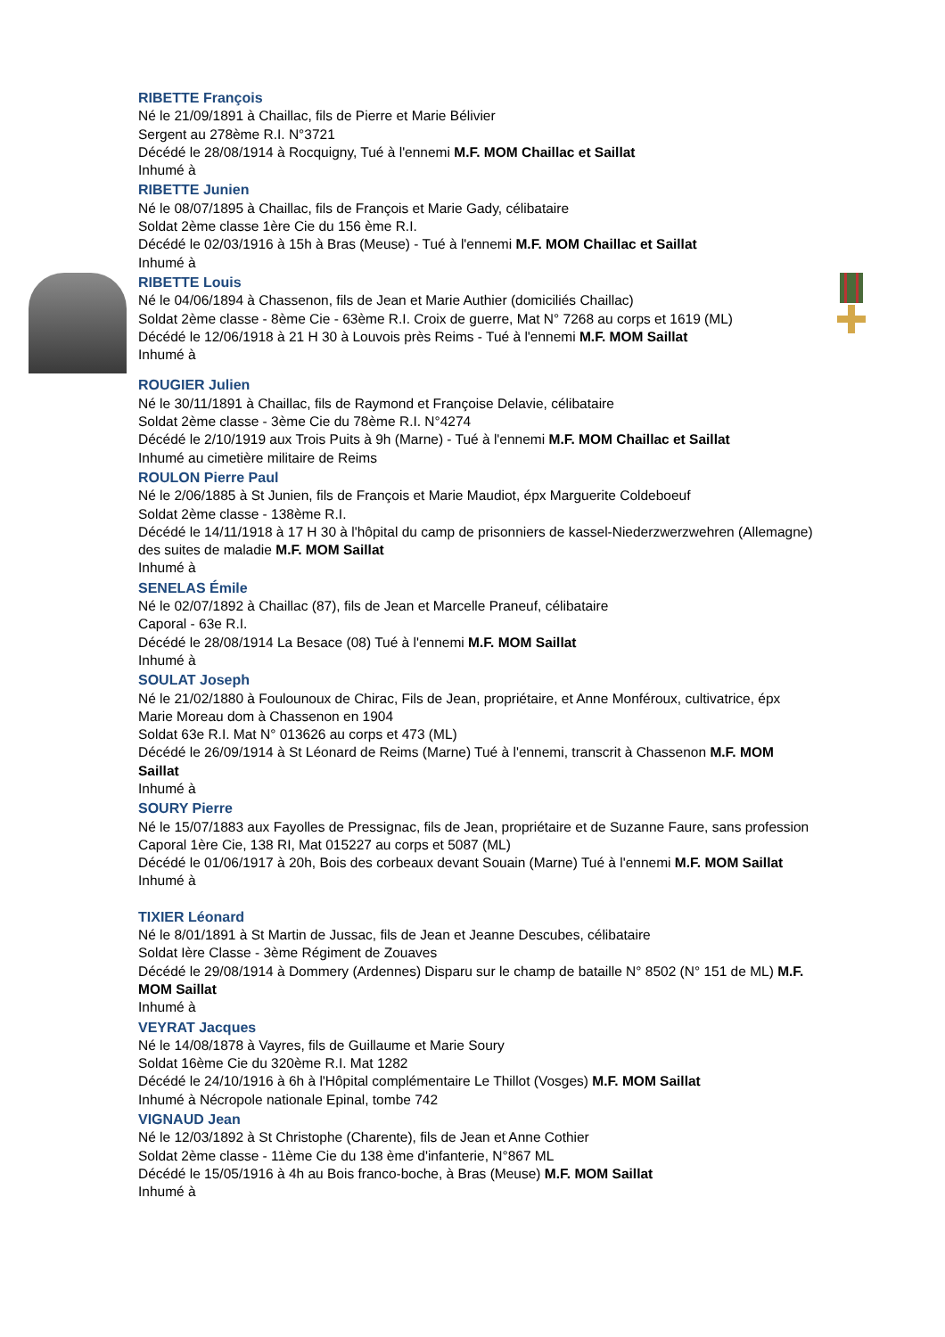RIBETTE François
Né le 21/09/1891 à Chaillac, fils de Pierre et Marie Bélivier
Sergent au 278ème R.I. N°3721
Décédé le 28/08/1914 à Rocquigny, Tué à l'ennemi M.F. MOM Chaillac et Saillat
Inhumé à
RIBETTE Junien
Né le 08/07/1895 à Chaillac, fils de François et Marie Gady, célibataire
Soldat 2ème classe 1ère Cie du 156 ème R.I.
Décédé le 02/03/1916 à 15h à Bras (Meuse) - Tué à l'ennemi M.F. MOM Chaillac et Saillat
Inhumé à
RIBETTE Louis
Né le 04/06/1894 à Chassenon, fils de Jean et Marie Authier (domiciliés Chaillac)
Soldat 2ème classe - 8ème Cie - 63ème R.I. Croix de guerre, Mat N° 7268 au corps et 1619 (ML)
Décédé le 12/06/1918 à 21 H 30 à Louvois près Reims - Tué à l'ennemi M.F. MOM Saillat
Inhumé à
ROUGIER Julien
Né le 30/11/1891 à Chaillac, fils de Raymond et Françoise Delavie, célibataire
Soldat 2ème classe - 3ème Cie du 78ème R.I. N°4274
Décédé le 2/10/1919 aux Trois Puits à 9h (Marne) - Tué à l'ennemi M.F. MOM Chaillac et Saillat
Inhumé au cimetière militaire de Reims
ROULON Pierre Paul
Né le 2/06/1885 à St Junien, fils de François et Marie Maudiot, épx Marguerite Coldeboeuf
Soldat 2ème classe - 138ème R.I.
Décédé le 14/11/1918 à 17 H 30 à l'hôpital du camp de prisonniers de kassel-Niederzwerzwehren (Allemagne) des suites de maladie M.F. MOM Saillat
Inhumé à
SENELAS Émile
Né le 02/07/1892 à Chaillac (87), fils de Jean et Marcelle Praneuf, célibataire
Caporal - 63e R.I.
Décédé le 28/08/1914 La Besace (08) Tué à l'ennemi M.F. MOM Saillat
Inhumé à
SOULAT Joseph
Né le 21/02/1880 à Foulounoux de Chirac, Fils de Jean, propriétaire, et Anne Monféroux, cultivatrice, épx Marie Moreau dom à Chassenon en 1904
Soldat 63e R.I. Mat N° 013626 au corps et 473 (ML)
Décédé le 26/09/1914 à St Léonard de Reims (Marne) Tué à l'ennemi, transcrit à Chassenon M.F. MOM Saillat
Inhumé à
SOURY Pierre
Né le 15/07/1883 aux Fayolles de Pressignac, fils de Jean, propriétaire et de Suzanne Faure, sans profession
Caporal 1ère Cie, 138 RI, Mat 015227 au corps et 5087 (ML)
Décédé le 01/06/1917 à 20h, Bois des corbeaux devant Souain (Marne) Tué à l'ennemi M.F. MOM Saillat
Inhumé à
TIXIER Léonard
Né le 8/01/1891 à St Martin de Jussac, fils de Jean et Jeanne Descubes, célibataire
Soldat Ière Classe - 3ème Régiment de Zouaves
Décédé le 29/08/1914 à Dommery (Ardennes) Disparu sur le champ de bataille N° 8502 (N° 151 de ML) M.F. MOM Saillat
Inhumé à
VEYRAT Jacques
Né le 14/08/1878 à Vayres, fils de Guillaume et Marie Soury
Soldat 16ème Cie du 320ème R.I. Mat 1282
Décédé le 24/10/1916 à 6h à l'Hôpital complémentaire Le Thillot (Vosges) M.F. MOM Saillat
Inhumé à Nécropole nationale Epinal, tombe 742
VIGNAUD Jean
Né le 12/03/1892 à St Christophe (Charente), fils de Jean et Anne Cothier
Soldat 2ème classe - 11ème Cie du 138 ème d'infanterie, N°867 ML
Décédé le 15/05/1916 à 4h au Bois franco-boche, à Bras (Meuse) M.F. MOM Saillat
Inhumé à